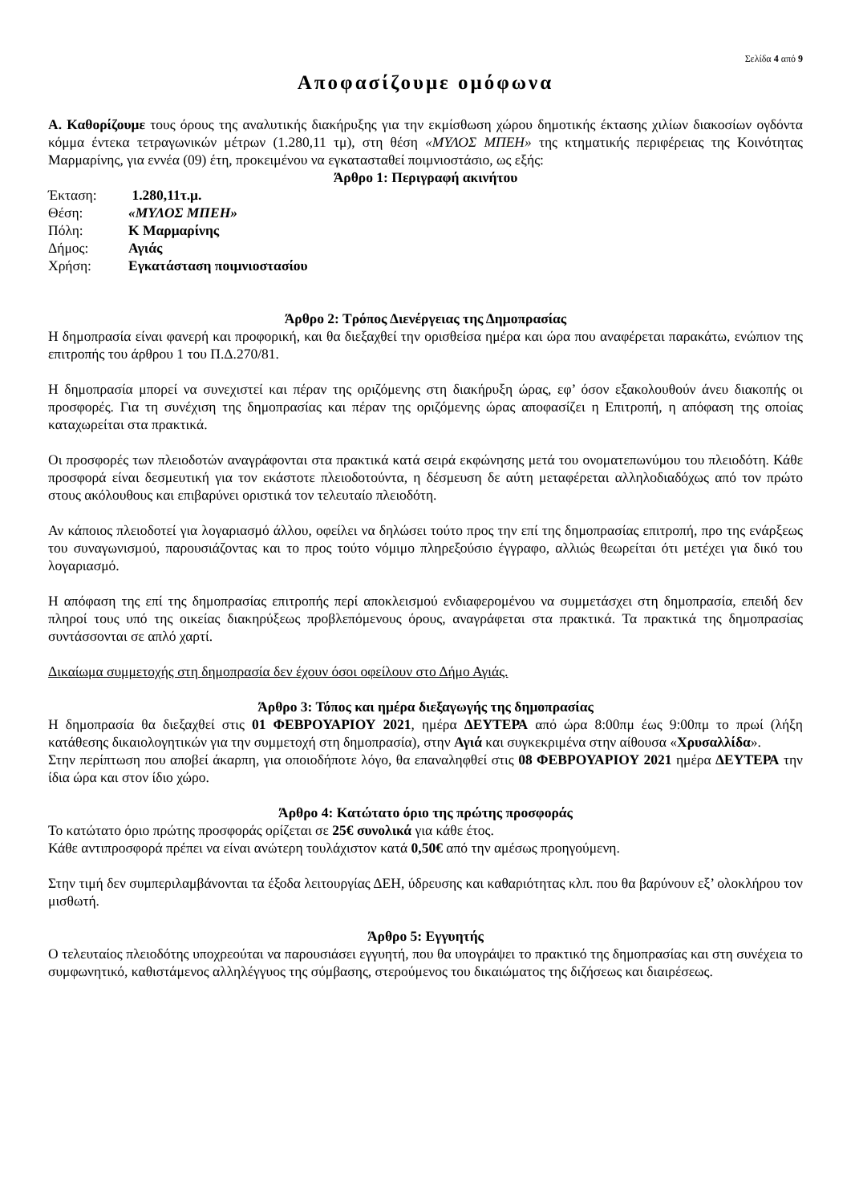Σελίδα 4 από 9
Αποφασίζουμε ομόφωνα
Α. Καθορίζουμε τους όρους της αναλυτικής διακήρυξης για την εκμίσθωση χώρου δημοτικής έκτασης χιλίων διακοσίων ογδόντα κόμμα έντεκα τετραγωνικών μέτρων (1.280,11 τμ), στη θέση «ΜΥΛΟΣ ΜΠΕΗ» της κτηματικής περιφέρειας της Κοινότητας Μαρμαρίνης, για εννέα (09) έτη, προκειμένου να εγκατασταθεί ποιμνιοστάσιο, ως εξής:
Άρθρο 1: Περιγραφή ακινήτου
| Έκταση: | 1.280,11τ.μ. |
| Θέση: | «ΜΥΛΟΣ ΜΠΕΗ» |
| Πόλη: | Κ Μαρμαρίνης |
| Δήμος: | Αγιάς |
| Χρήση: | Εγκατάσταση ποιμνιοστασίου |
Άρθρο 2: Τρόπος Διενέργειας της Δημοπρασίας
Η δημοπρασία είναι φανερή και προφορική, και θα διεξαχθεί την ορισθείσα ημέρα και ώρα που αναφέρεται παρακάτω, ενώπιον της επιτροπής του άρθρου 1 του Π.Δ.270/81.
Η δημοπρασία μπορεί να συνεχιστεί και πέραν της οριζόμενης στη διακήρυξη ώρας, εφ’ όσον εξακολουθούν άνευ διακοπής οι προσφορές. Για τη συνέχιση της δημοπρασίας και πέραν της οριζόμενης ώρας αποφασίζει η Επιτροπή, η απόφαση της οποίας καταχωρείται στα πρακτικά.
Οι προσφορές των πλειοδοτών αναγράφονται στα πρακτικά κατά σειρά εκφώνησης μετά του ονοματεπωνύμου του πλειοδότη. Κάθε προσφορά είναι δεσμευτική για τον εκάστοτε πλειοδοτούντα, η δέσμευση δε αύτη μεταφέρεται αλληλοδιαδόχως από τον πρώτο στους ακόλουθους και επιβαρύνει οριστικά τον τελευταίο πλειοδότη.
Αν κάποιος πλειοδοτεί για λογαριασμό άλλου, οφείλει να δηλώσει τούτο προς την επί της δημοπρασίας επιτροπή, προ της ενάρξεως του συναγωνισμού, παρουσιάζοντας και το προς τούτο νόμιμο πληρεξούσιο έγγραφο, αλλιώς θεωρείται ότι μετέχει για δικό του λογαριασμό.
Η απόφαση της επί της δημοπρασίας επιτροπής περί αποκλεισμού ενδιαφερομένου να συμμετάσχει στη δημοπρασία, επειδή δεν πληροί τους υπό της οικείας διακηρύξεως προβλεπόμενους όρους, αναγράφεται στα πρακτικά. Τα πρακτικά της δημοπρασίας συντάσσονται σε απλό χαρτί.
Δικαίωμα συμμετοχής στη δημοπρασία δεν έχουν όσοι οφείλουν στο Δήμο Αγιάς.
Άρθρο 3: Τόπος και ημέρα διεξαγωγής της δημοπρασίας
Η δημοπρασία θα διεξαχθεί στις 01 ΦΕΒΡΟΥΑΡΙΟΥ 2021, ημέρα ΔΕΥΤΕΡΑ από ώρα 8:00πμ έως 9:00πμ το πρωί (λήξη κατάθεσης δικαιολογητικών για την συμμετοχή στη δημοπρασία), στην Αγιά και συγκεκριμένα στην αίθουσα «Χρυσαλλίδα».
Στην περίπτωση που αποβεί άκαρπη, για οποιοδήποτε λόγο, θα επαναληφθεί στις 08 ΦΕΒΡΟΥΑΡΙΟΥ 2021 ημέρα ΔΕΥΤΕΡΑ την ίδια ώρα και στον ίδιο χώρο.
Άρθρο 4: Κατώτατο όριο της πρώτης προσφοράς
Το κατώτατο όριο πρώτης προσφοράς ορίζεται σε 25€ συνολικά για κάθε έτος.
Κάθε αντιπροσφορά πρέπει να είναι ανώτερη τουλάχιστον κατά 0,50€ από την αμέσως προηγούμενη.
Στην τιμή δεν συμπεριλαμβάνονται τα έξοδα λειτουργίας ΔΕΗ, ύδρευσης και καθαριότητας κλπ. που θα βαρύνουν εξ’ ολοκλήρου τον μισθωτή.
Άρθρο 5: Εγγυητής
Ο τελευταίος πλειοδότης υποχρεούται να παρουσιάσει εγγυητή, που θα υπογράψει το πρακτικό της δημοπρασίας και στη συνέχεια το συμφωνητικό, καθιστάμενος αλληλέγγυος της σύμβασης, στερούμενος του δικαιώματος της διζήσεως και διαιρέσεως.